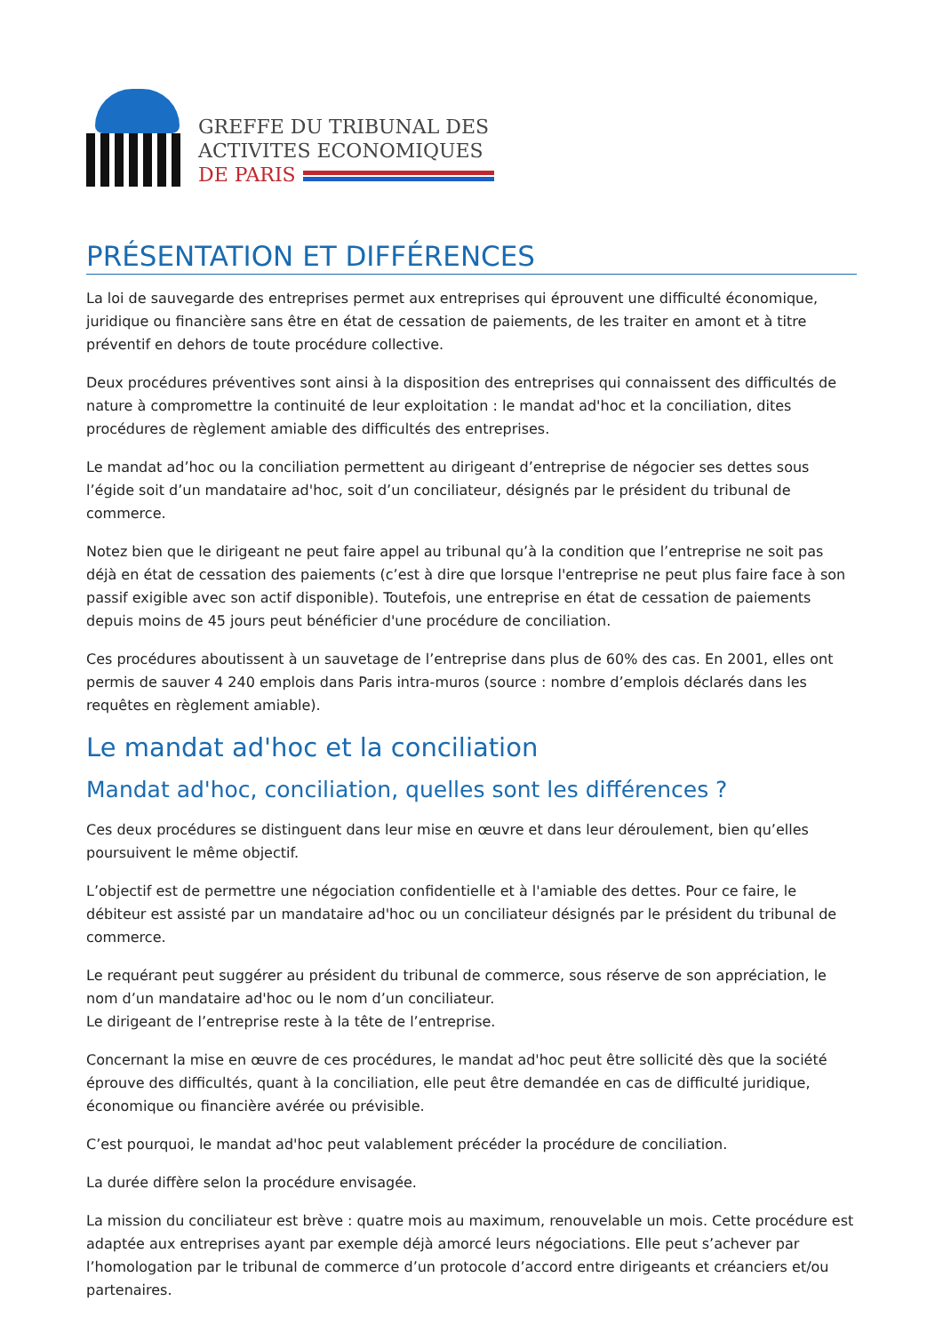GREFFE DU TRIBUNAL DES
ACTIVITES ECONOMIQUES
DE PARIS
PRÉSENTATION ET DIFFÉRENCES
La loi de sauvegarde des entreprises permet aux entreprises qui éprouvent une difficulté économique, juridique ou financière sans être en état de cessation de paiements, de les traiter en amont et à titre préventif en dehors de toute procédure collective.
Deux procédures préventives sont ainsi à la disposition des entreprises qui connaissent des difficultés de nature à compromettre la continuité de leur exploitation : le mandat ad'hoc et la conciliation, dites procédures de règlement amiable des difficultés des entreprises.
Le mandat ad’hoc ou la conciliation permettent au dirigeant d’entreprise de négocier ses dettes sous l’égide soit d’un mandataire ad'hoc, soit d’un conciliateur, désignés par le président du tribunal de commerce.
Notez bien que le dirigeant ne peut faire appel au tribunal qu’à la condition que l’entreprise ne soit pas déjà en état de cessation des paiements (c’est à dire que lorsque l'entreprise ne peut plus faire face à son passif exigible avec son actif disponible). Toutefois, une entreprise en état de cessation de paiements depuis moins de 45 jours peut bénéficier d'une procédure de conciliation.
Ces procédures aboutissent à un sauvetage de l’entreprise dans plus de 60% des cas. En 2001, elles ont permis de sauver 4 240 emplois dans Paris intra-muros (source : nombre d’emplois déclarés dans les requêtes en règlement amiable).
Le mandat ad'hoc et la conciliation
Mandat ad'hoc, conciliation, quelles sont les différences ?
Ces deux procédures se distinguent dans leur mise en œuvre et dans leur déroulement, bien qu’elles poursuivent le même objectif.
L’objectif est de permettre une négociation confidentielle et à l'amiable des dettes. Pour ce faire, le débiteur est assisté par un mandataire ad'hoc ou un conciliateur désignés par le président du tribunal de commerce.
Le requérant peut suggérer au président du tribunal de commerce, sous réserve de son appréciation, le nom d’un mandataire ad'hoc ou le nom d’un conciliateur.
Le dirigeant de l’entreprise reste à la tête de l’entreprise.
Concernant la mise en œuvre de ces procédures, le mandat ad'hoc peut être sollicité dès que la société éprouve des difficultés, quant à la conciliation, elle peut être demandée en cas de difficulté juridique, économique ou financière avérée ou prévisible.
C’est pourquoi, le mandat ad'hoc peut valablement précéder la procédure de conciliation.
La durée diffère selon la procédure envisagée.
La mission du conciliateur est brève : quatre mois au maximum, renouvelable un mois. Cette procédure est adaptée aux entreprises ayant par exemple déjà amorcé leurs négociations. Elle peut s’achever par l’homologation par le tribunal de commerce d’un protocole d’accord entre dirigeants et créanciers et/ou partenaires.